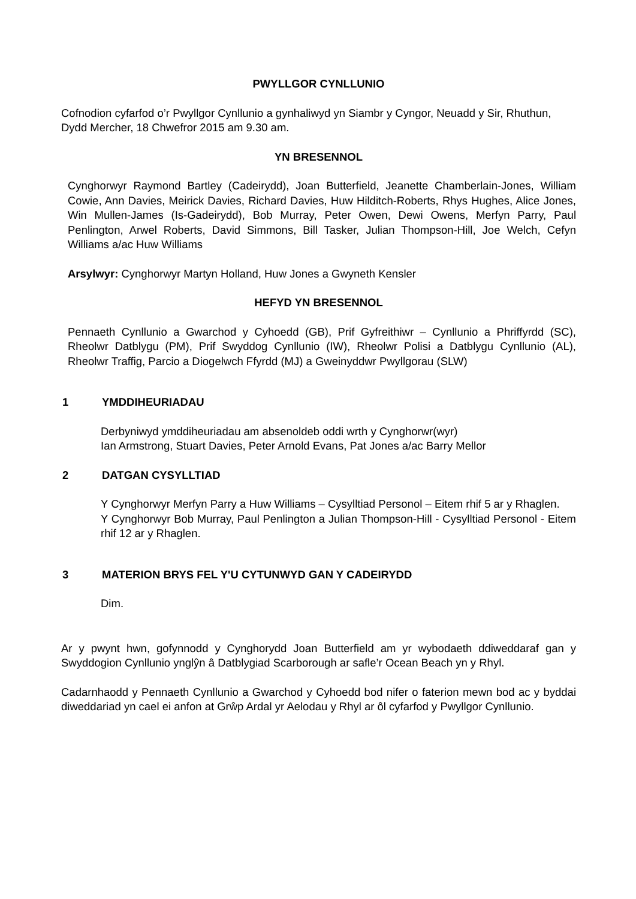PWYLLGOR CYNLLUNIO
Cofnodion cyfarfod o’r Pwyllgor Cynllunio a gynhaliwyd yn Siambr y Cyngor, Neuadd y Sir, Rhuthun, Dydd Mercher, 18 Chwefror 2015 am 9.30 am.
YN BRESENNOL
Cynghorwyr Raymond Bartley (Cadeirydd), Joan Butterfield, Jeanette Chamberlain-Jones, William Cowie, Ann Davies, Meirick Davies, Richard Davies, Huw Hilditch-Roberts, Rhys Hughes, Alice Jones, Win Mullen-James (Is-Gadeirydd), Bob Murray, Peter Owen, Dewi Owens, Merfyn Parry, Paul Penlington, Arwel Roberts, David Simmons, Bill Tasker, Julian Thompson-Hill, Joe Welch, Cefyn Williams a/ac Huw Williams
Arsylwyr: Cynghorwyr Martyn Holland, Huw Jones a Gwyneth Kensler
HEFYD YN BRESENNOL
Pennaeth Cynllunio a Gwarchod y Cyhoedd (GB), Prif Gyfreithiwr – Cynllunio a Phriffyrdd (SC), Rheolwr Datblygu (PM), Prif Swyddog Cynllunio (IW), Rheolwr Polisi a Datblygu Cynllunio (AL), Rheolwr Traffig, Parcio a Diogelwch Ffyrdd (MJ) a Gweinyddwr Pwyllgorau (SLW)
1 YMDDIHEURIADAU
Derbyniwyd ymddiheuriadau am absenoldeb oddi wrth y Cynghorwr(wyr)
Ian Armstrong, Stuart Davies, Peter Arnold Evans, Pat Jones a/ac Barry Mellor
2 DATGAN CYSYLLTIAD
Y Cynghorwyr Merfyn Parry a Huw Williams – Cysylltiad Personol – Eitem rhif 5 ar y Rhaglen.
Y Cynghorwyr Bob Murray, Paul Penlington a Julian Thompson-Hill - Cysylltiad Personol - Eitem rhif 12 ar y Rhaglen.
3 MATERION BRYS FEL Y'U CYTUNWYD GAN Y CADEIRYDD
Dim.
Ar y pwynt hwn, gofynnodd y Cynghorydd Joan Butterfield am yr wybodaeth ddiweddaraf gan y Swyddogion Cynllunio ynglŷn â Datblygiad Scarborough ar safle’r Ocean Beach yn y Rhyl.
Cadarnhaodd y Pennaeth Cynllunio a Gwarchod y Cyhoedd bod nifer o faterion mewn bod ac y byddai diweddariad yn cael ei anfon at Grŵp Ardal yr Aelodau y Rhyl ar ôl cyfarfod y Pwyllgor Cynllunio.